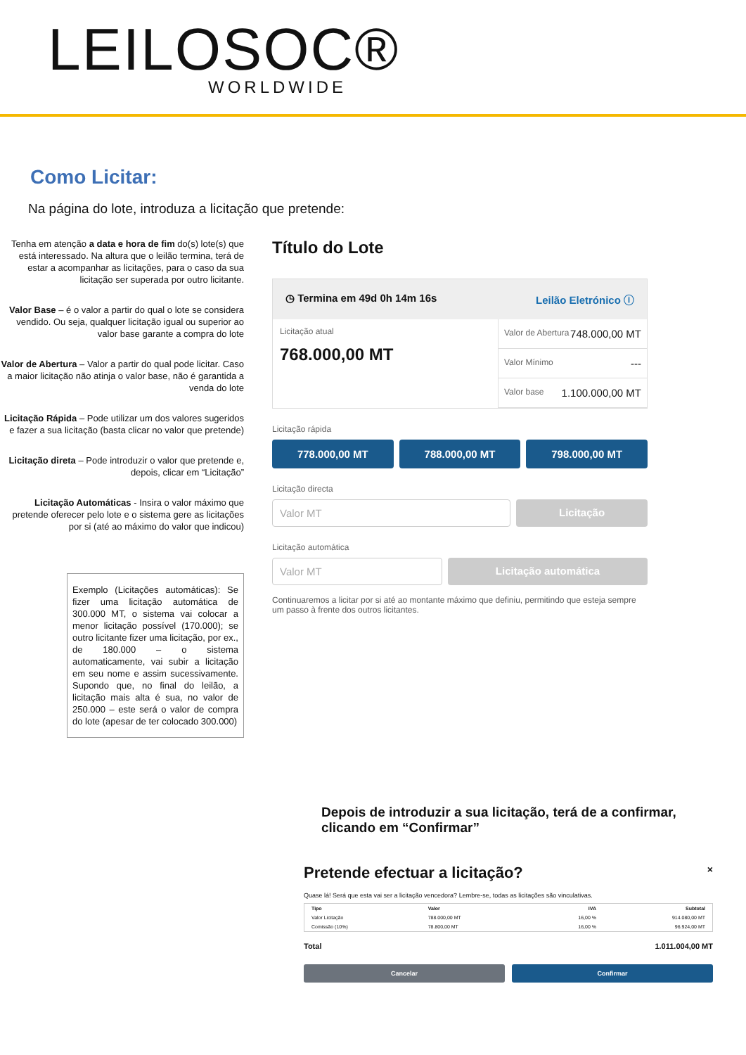LEILOSOC®
WORLDWIDE
Como Licitar:
Na página do lote, introduza a licitação que pretende:
Tenha em atenção a data e hora de fim do(s) lote(s) que está interessado. Na altura que o leilão termina, terá de estar a acompanhar as licitações, para o caso da sua licitação ser superada por outro licitante.
Valor Base – é o valor a partir do qual o lote se considera vendido. Ou seja, qualquer licitação igual ou superior ao valor base garante a compra do lote
Valor de Abertura – Valor a partir do qual pode licitar. Caso a maior licitação não atinja o valor base, não é garantida a venda do lote
Licitação Rápida – Pode utilizar um dos valores sugeridos e fazer a sua licitação (basta clicar no valor que pretende)
Licitação direta – Pode introduzir o valor que pretende e, depois, clicar em “Licitação”
Licitação Automáticas - Insira o valor máximo que pretende oferecer pelo lote e o sistema gere as licitações por si (até ao máximo do valor que indicou)
Exemplo (Licitações automáticas): Se fizer uma licitação automática de 300.000 MT, o sistema vai colocar a menor licitação possível (170.000); se outro licitante fizer uma licitação, por ex., de 180.000 – o sistema automaticamente, vai subir a licitação em seu nome e assim sucessivamente. Supondo que, no final do leilão, a licitação mais alta é sua, no valor de 250.000 – este será o valor de compra do lote (apesar de ter colocado 300.000)
Título do Lote
◷ Termina em 49d 0h 14m 16s Leilão Eletrónico ⓘ
Licitação atual
768.000,00 MT
Valor de Abertura 748.000,00 MT
Valor Mínimo ---
Valor base 1.100.000,00 MT
Licitação rápida
778.000,00 MT 788.000,00 MT 798.000,00 MT
Licitação directa
Valor MT Licitação
Licitação automática
Valor MT Licitação automática
Continuaremos a licitar por si até ao montante máximo que definiu, permitindo que esteja sempre um passo à frente dos outros licitantes.
Depois de introduzir a sua licitação, terá de a confirmar, clicando em “Confirmar”
Pretende efectuar a licitação? ×
Quase lá! Será que esta vai ser a licitação vencedora? Lembre-se, todas as licitações são vinculativas.
| Tipo | Valor | IVA | Subtotal |
| --- | --- | --- | --- |
| Valor Licitação | 788.000,00 MT | 16,00 % | 914.080,00 MT |
| Comissão (10%) | 78.800,00 MT | 16,00 % | 96.924,00 MT |
Total 1.011.004,00 MT
Cancelar Confirmar